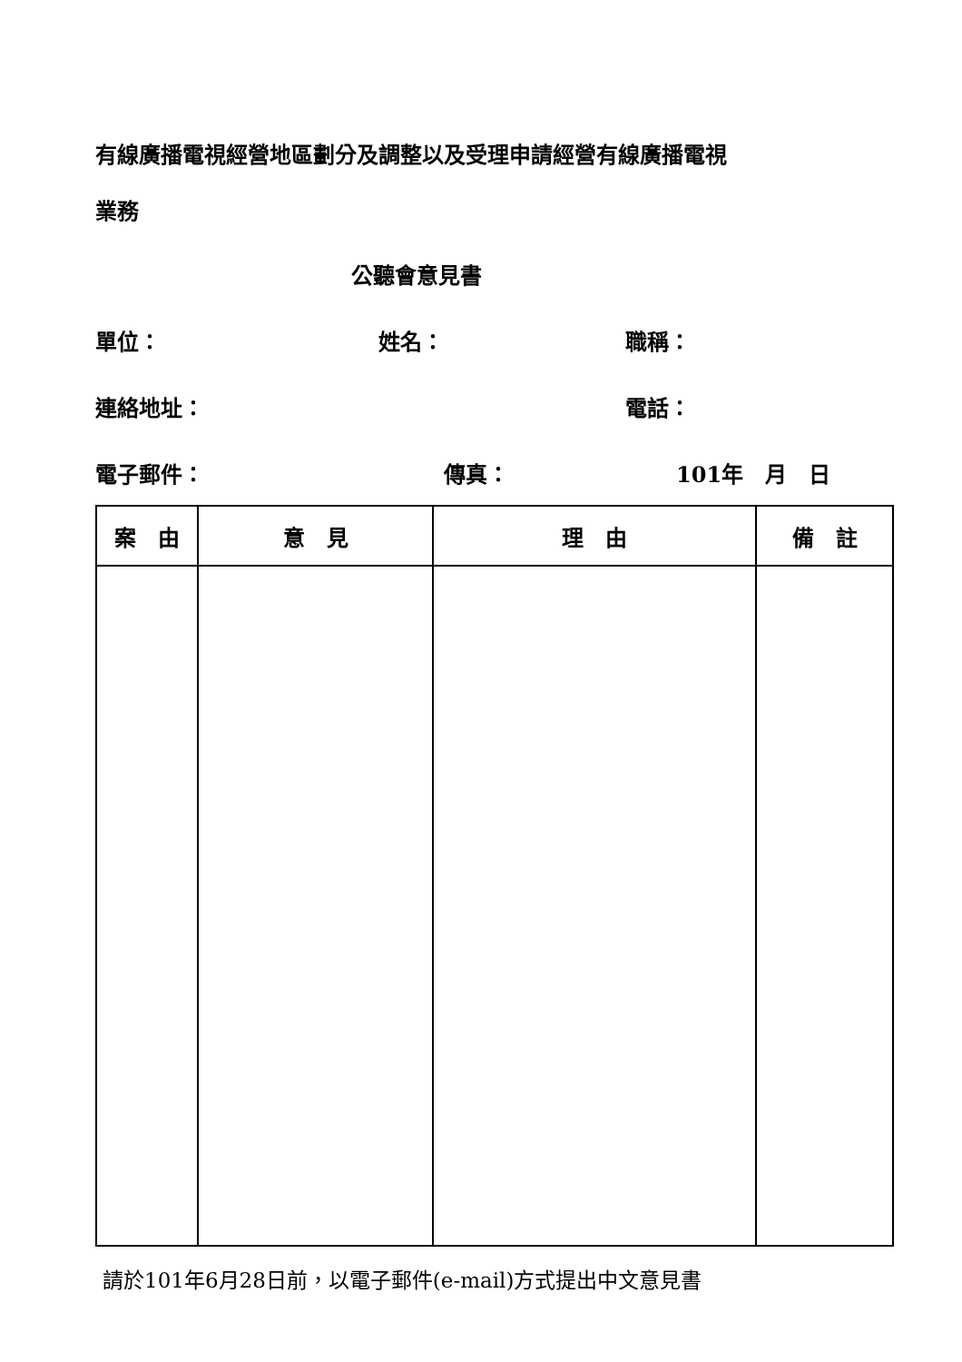有線廣播電視經營地區劃分及調整以及受理申請經營有線廣播電視
業務
公聽會意見書
單位： 姓名： 職稱：
連絡地址： 電話：
電子郵件： 傳真： 101年　月　日
| 案 由 | 意 見 | 理 由 | 備 註 |
| --- | --- | --- | --- |
請於101年6月28日前，以電子郵件(e-mail)方式提出中文意見書